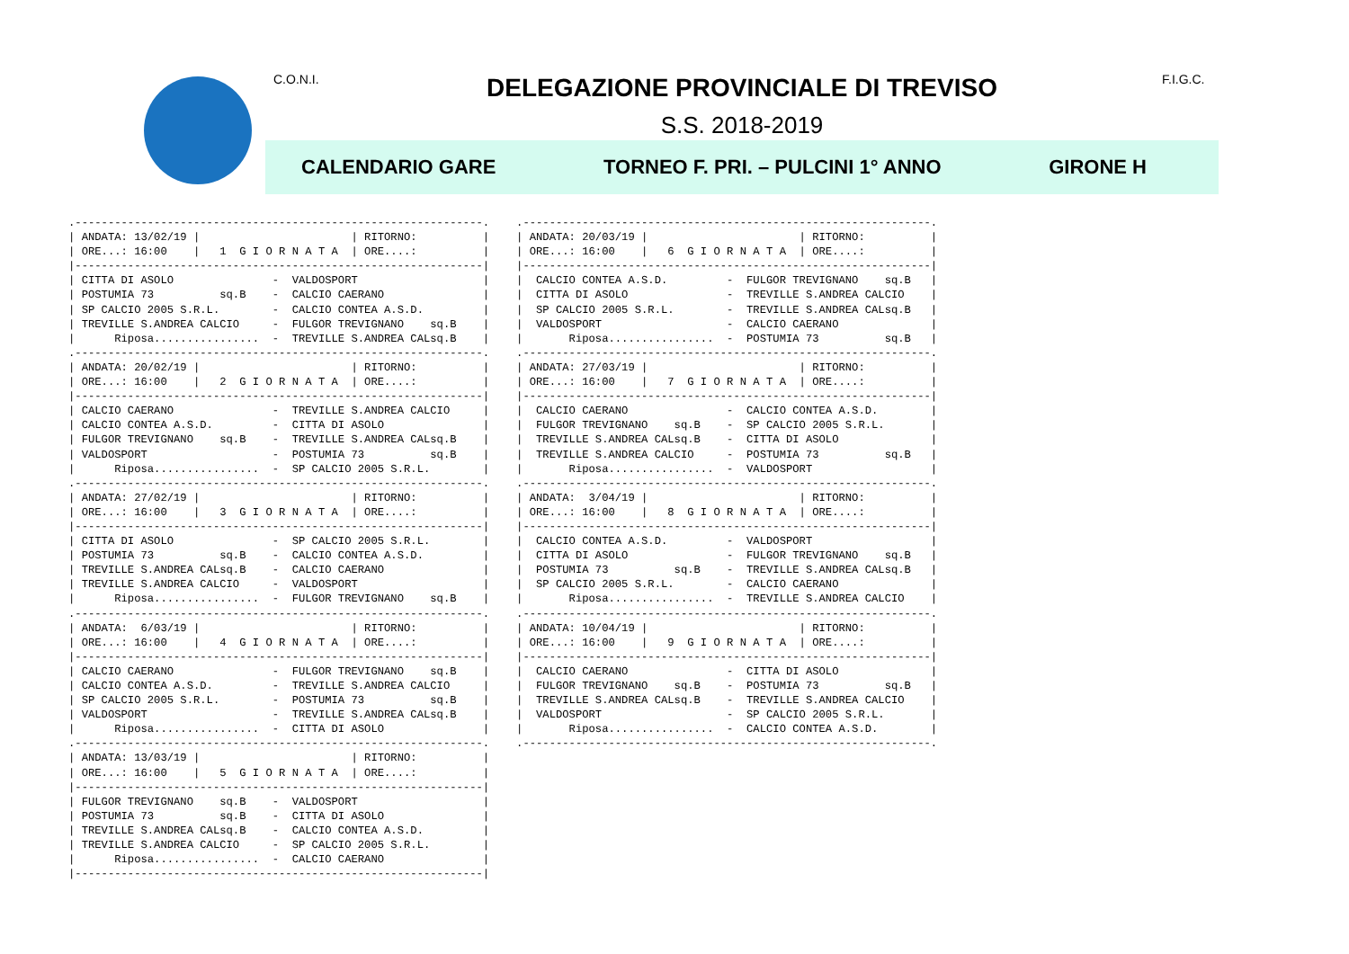C.O.N.I.
DELEGAZIONE PROVINCIALE DI TREVISO
S.S. 2018-2019
F.I.G.C.
CALENDARIO GARE TORNEO F. PRI. – PULCINI 1° ANNO GIRONE H
.--------------------------------------------------------------.
| ANDATA: 13/02/19 |                       | RITORNO:          |
| ORE...: 16:00    |   1  G I O R N A T A  | ORE....:          |
|--------------------------------------------------------------|
| CITTA DI ASOLO               -  VALDOSPORT                   |
| POSTUMIA 73          sq.B    -  CALCIO CAERANO               |
| SP CALCIO 2005 S.R.L.        -  CALCIO CONTEA A.S.D.         |
| TREVILLE S.ANDREA CALCIO     -  FULGOR TREVIGNANO    sq.B    |
|      Riposa................  -  TREVILLE S.ANDREA CALsq.B    |
.--------------------------------------------------------------.
| ANDATA: 20/02/19 |                       | RITORNO:          |
| ORE...: 16:00    |   2  G I O R N A T A  | ORE....:          |
|--------------------------------------------------------------|
| CALCIO CAERANO               -  TREVILLE S.ANDREA CALCIO     |
| CALCIO CONTEA A.S.D.         -  CITTA DI ASOLO               |
| FULGOR TREVIGNANO    sq.B    -  TREVILLE S.ANDREA CALsq.B    |
| VALDOSPORT                   -  POSTUMIA 73          sq.B    |
|      Riposa................  -  SP CALCIO 2005 S.R.L.        |
.--------------------------------------------------------------.
| ANDATA: 27/02/19 |                       | RITORNO:          |
| ORE...: 16:00    |   3  G I O R N A T A  | ORE....:          |
|--------------------------------------------------------------|
| CITTA DI ASOLO               -  SP CALCIO 2005 S.R.L.        |
| POSTUMIA 73          sq.B    -  CALCIO CONTEA A.S.D.         |
| TREVILLE S.ANDREA CALsq.B    -  CALCIO CAERANO               |
| TREVILLE S.ANDREA CALCIO     -  VALDOSPORT                   |
|      Riposa................  -  FULGOR TREVIGNANO    sq.B    |
.--------------------------------------------------------------.
| ANDATA:  6/03/19 |                       | RITORNO:          |
| ORE...: 16:00    |   4  G I O R N A T A  | ORE....:          |
|--------------------------------------------------------------|
| CALCIO CAERANO               -  FULGOR TREVIGNANO    sq.B    |
| CALCIO CONTEA A.S.D.         -  TREVILLE S.ANDREA CALCIO     |
| SP CALCIO 2005 S.R.L.        -  POSTUMIA 73          sq.B    |
| VALDOSPORT                   -  TREVILLE S.ANDREA CALsq.B    |
|      Riposa................  -  CITTA DI ASOLO               |
.--------------------------------------------------------------.
| ANDATA: 13/03/19 |                       | RITORNO:          |
| ORE...: 16:00    |   5  G I O R N A T A  | ORE....:          |
|--------------------------------------------------------------|
| FULGOR TREVIGNANO    sq.B    -  VALDOSPORT                   |
| POSTUMIA 73          sq.B    -  CITTA DI ASOLO               |
| TREVILLE S.ANDREA CALsq.B    -  CALCIO CONTEA A.S.D.         |
| TREVILLE S.ANDREA CALCIO     -  SP CALCIO 2005 S.R.L.        |
|      Riposa................  -  CALCIO CAERANO               |
|--------------------------------------------------------------|
.--------------------------------------------------------------.
| ANDATA: 20/03/19 |                       | RITORNO:          |
| ORE...: 16:00    |   6  G I O R N A T A  | ORE....:          |
|--------------------------------------------------------------|
|  CALCIO CONTEA A.S.D.         -  FULGOR TREVIGNANO    sq.B   |
|  CITTA DI ASOLO               -  TREVILLE S.ANDREA CALCIO    |
|  SP CALCIO 2005 S.R.L.        -  TREVILLE S.ANDREA CALsq.B   |
|  VALDOSPORT                   -  CALCIO CAERANO              |
|       Riposa................  -  POSTUMIA 73          sq.B   |
.--------------------------------------------------------------.
| ANDATA: 27/03/19 |                       | RITORNO:          |
| ORE...: 16:00    |   7  G I O R N A T A  | ORE....:          |
|--------------------------------------------------------------|
|  CALCIO CAERANO               -  CALCIO CONTEA A.S.D.        |
|  FULGOR TREVIGNANO    sq.B    -  SP CALCIO 2005 S.R.L.       |
|  TREVILLE S.ANDREA CALsq.B    -  CITTA DI ASOLO              |
|  TREVILLE S.ANDREA CALCIO     -  POSTUMIA 73          sq.B   |
|       Riposa................  -  VALDOSPORT                  |
.--------------------------------------------------------------.
| ANDATA:  3/04/19 |                       | RITORNO:          |
| ORE...: 16:00    |   8  G I O R N A T A  | ORE....:          |
|--------------------------------------------------------------|
|  CALCIO CONTEA A.S.D.         -  VALDOSPORT                  |
|  CITTA DI ASOLO               -  FULGOR TREVIGNANO    sq.B   |
|  POSTUMIA 73          sq.B    -  TREVILLE S.ANDREA CALsq.B   |
|  SP CALCIO 2005 S.R.L.        -  CALCIO CAERANO              |
|       Riposa................  -  TREVILLE S.ANDREA CALCIO    |
.--------------------------------------------------------------.
| ANDATA: 10/04/19 |                       | RITORNO:          |
| ORE...: 16:00    |   9  G I O R N A T A  | ORE....:          |
|--------------------------------------------------------------|
|  CALCIO CAERANO               -  CITTA DI ASOLO              |
|  FULGOR TREVIGNANO    sq.B    -  POSTUMIA 73          sq.B   |
|  TREVILLE S.ANDREA CALsq.B    -  TREVILLE S.ANDREA CALCIO    |
|  VALDOSPORT                   -  SP CALCIO 2005 S.R.L.       |
|       Riposa................  -  CALCIO CONTEA A.S.D.        |
.--------------------------------------------------------------.